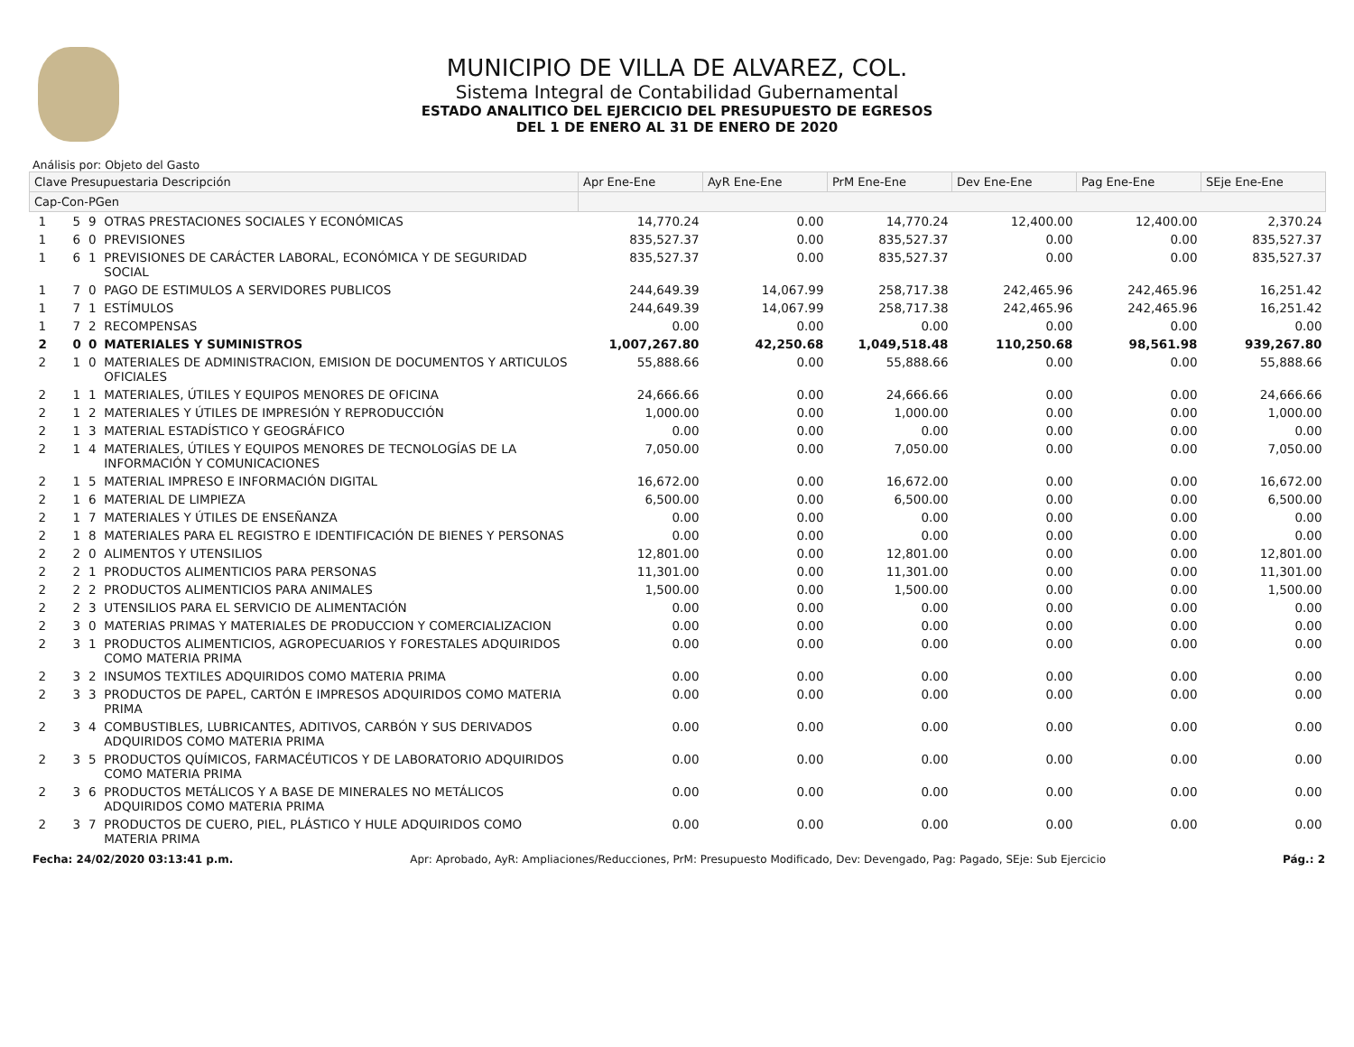MUNICIPIO DE VILLA DE ALVAREZ, COL.
Sistema Integral de Contabilidad Gubernamental
ESTADO ANALITICO DEL EJERCICIO DEL PRESUPUESTO DE EGRESOS
DEL 1 DE ENERO AL 31 DE ENERO DE 2020
Análisis por: Objeto del Gasto
| Clave Presupuestaria Descripción | | | | Apr Ene-Ene | AyR Ene-Ene | PrM Ene-Ene | Dev Ene-Ene | Pag Ene-Ene | SEje Ene-Ene |
| --- | --- | --- | --- | --- | --- | --- | --- | --- | --- |
| Cap-Con-PGen | | | | | | | | | |
| 1 | 5 | 9 | OTRAS PRESTACIONES SOCIALES Y ECONÓMICAS | 14,770.24 | 0.00 | 14,770.24 | 12,400.00 | 12,400.00 | 2,370.24 |
| 1 | 6 | 0 | PREVISIONES | 835,527.37 | 0.00 | 835,527.37 | 0.00 | 0.00 | 835,527.37 |
| 1 | 6 | 1 | PREVISIONES DE CARÁCTER LABORAL, ECONÓMICA Y DE SEGURIDAD SOCIAL | 835,527.37 | 0.00 | 835,527.37 | 0.00 | 0.00 | 835,527.37 |
| 1 | 7 | 0 | PAGO DE ESTIMULOS A SERVIDORES PUBLICOS | 244,649.39 | 14,067.99 | 258,717.38 | 242,465.96 | 242,465.96 | 16,251.42 |
| 1 | 7 | 1 | ESTÍMULOS | 244,649.39 | 14,067.99 | 258,717.38 | 242,465.96 | 242,465.96 | 16,251.42 |
| 1 | 7 | 2 | RECOMPENSAS | 0.00 | 0.00 | 0.00 | 0.00 | 0.00 | 0.00 |
| 2 | 0 | 0 | MATERIALES Y SUMINISTROS | 1,007,267.80 | 42,250.68 | 1,049,518.48 | 110,250.68 | 98,561.98 | 939,267.80 |
| 2 | 1 | 0 | MATERIALES DE ADMINISTRACION, EMISION DE DOCUMENTOS Y ARTICULOS OFICIALES | 55,888.66 | 0.00 | 55,888.66 | 0.00 | 0.00 | 55,888.66 |
| 2 | 1 | 1 | MATERIALES, ÚTILES Y EQUIPOS MENORES DE OFICINA | 24,666.66 | 0.00 | 24,666.66 | 0.00 | 0.00 | 24,666.66 |
| 2 | 1 | 2 | MATERIALES Y ÚTILES DE IMPRESIÓN Y REPRODUCCIÓN | 1,000.00 | 0.00 | 1,000.00 | 0.00 | 0.00 | 1,000.00 |
| 2 | 1 | 3 | MATERIAL ESTADÍSTICO Y GEOGRÁFICO | 0.00 | 0.00 | 0.00 | 0.00 | 0.00 | 0.00 |
| 2 | 1 | 4 | MATERIALES, ÚTILES Y EQUIPOS MENORES DE TECNOLOGÍAS DE LA INFORMACIÓN Y COMUNICACIONES | 7,050.00 | 0.00 | 7,050.00 | 0.00 | 0.00 | 7,050.00 |
| 2 | 1 | 5 | MATERIAL IMPRESO E INFORMACIÓN DIGITAL | 16,672.00 | 0.00 | 16,672.00 | 0.00 | 0.00 | 16,672.00 |
| 2 | 1 | 6 | MATERIAL DE LIMPIEZA | 6,500.00 | 0.00 | 6,500.00 | 0.00 | 0.00 | 6,500.00 |
| 2 | 1 | 7 | MATERIALES Y ÚTILES DE ENSEÑANZA | 0.00 | 0.00 | 0.00 | 0.00 | 0.00 | 0.00 |
| 2 | 1 | 8 | MATERIALES PARA EL REGISTRO E IDENTIFICACIÓN DE BIENES Y PERSONAS | 0.00 | 0.00 | 0.00 | 0.00 | 0.00 | 0.00 |
| 2 | 2 | 0 | ALIMENTOS Y UTENSILIOS | 12,801.00 | 0.00 | 12,801.00 | 0.00 | 0.00 | 12,801.00 |
| 2 | 2 | 1 | PRODUCTOS ALIMENTICIOS PARA PERSONAS | 11,301.00 | 0.00 | 11,301.00 | 0.00 | 0.00 | 11,301.00 |
| 2 | 2 | 2 | PRODUCTOS ALIMENTICIOS PARA ANIMALES | 1,500.00 | 0.00 | 1,500.00 | 0.00 | 0.00 | 1,500.00 |
| 2 | 2 | 3 | UTENSILIOS PARA EL SERVICIO DE ALIMENTACIÓN | 0.00 | 0.00 | 0.00 | 0.00 | 0.00 | 0.00 |
| 2 | 3 | 0 | MATERIAS PRIMAS Y MATERIALES DE PRODUCCION Y COMERCIALIZACION | 0.00 | 0.00 | 0.00 | 0.00 | 0.00 | 0.00 |
| 2 | 3 | 1 | PRODUCTOS ALIMENTICIOS, AGROPECUARIOS Y FORESTALES ADQUIRIDOS COMO MATERIA PRIMA | 0.00 | 0.00 | 0.00 | 0.00 | 0.00 | 0.00 |
| 2 | 3 | 2 | INSUMOS TEXTILES ADQUIRIDOS COMO MATERIA PRIMA | 0.00 | 0.00 | 0.00 | 0.00 | 0.00 | 0.00 |
| 2 | 3 | 3 | PRODUCTOS DE PAPEL, CARTÓN E IMPRESOS ADQUIRIDOS COMO MATERIA PRIMA | 0.00 | 0.00 | 0.00 | 0.00 | 0.00 | 0.00 |
| 2 | 3 | 4 | COMBUSTIBLES, LUBRICANTES, ADITIVOS, CARBÓN Y SUS DERIVADOS ADQUIRIDOS COMO MATERIA PRIMA | 0.00 | 0.00 | 0.00 | 0.00 | 0.00 | 0.00 |
| 2 | 3 | 5 | PRODUCTOS QUÍMICOS, FARMACÉUTICOS Y DE LABORATORIO ADQUIRIDOS COMO MATERIA PRIMA | 0.00 | 0.00 | 0.00 | 0.00 | 0.00 | 0.00 |
| 2 | 3 | 6 | PRODUCTOS METÁLICOS Y A BASE DE MINERALES NO METÁLICOS ADQUIRIDOS COMO MATERIA PRIMA | 0.00 | 0.00 | 0.00 | 0.00 | 0.00 | 0.00 |
| 2 | 3 | 7 | PRODUCTOS DE CUERO, PIEL, PLÁSTICO Y HULE ADQUIRIDOS COMO MATERIA PRIMA | 0.00 | 0.00 | 0.00 | 0.00 | 0.00 | 0.00 |
Fecha: 24/02/2020 03:13:41 p.m. Apr: Aprobado, AyR: Ampliaciones/Reducciones, PrM: Presupuesto Modificado, Dev: Devengado, Pag: Pagado, SEje: Sub Ejercicio Pág.: 2